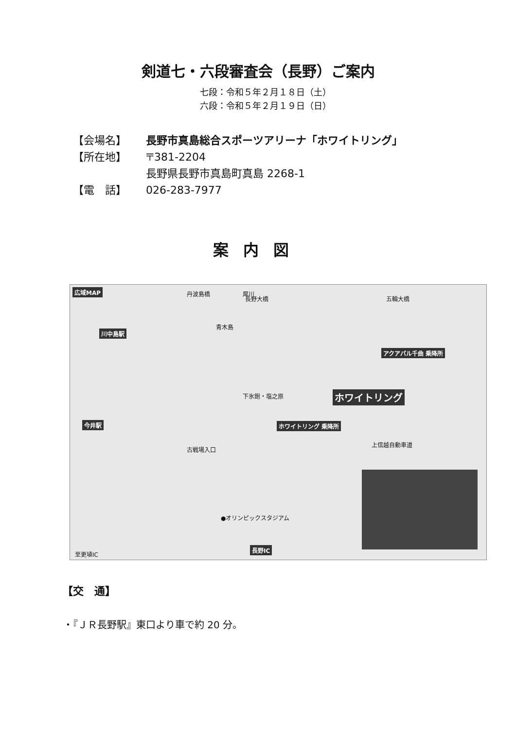剣道七・六段審査会（長野）ご案内
七段：令和５年２月１８日（土）
六段：令和５年２月１９日（日）
【会場名】 長野市真島総合スポーツアリーナ「ホワイトリング」
【所在地】 〒381-2204
長野県長野市真島町真島 2268-1
【電　話】 026-283-7977
案内図
広域MAP
川中島駅
今井駅
アクアパル千曲 乗降所
ホワイトリング
ホワイトリング 乗降所
長野IC
●オリンピックスタジアム
上信越自動車道
至更埴IC
長野大橋 五輪大橋
丹波島橋 犀川
青木島
下氷鉋・塩之原
古戦場入口
【交　通】
・『ＪＲ長野駅』東口より車で約 20 分。